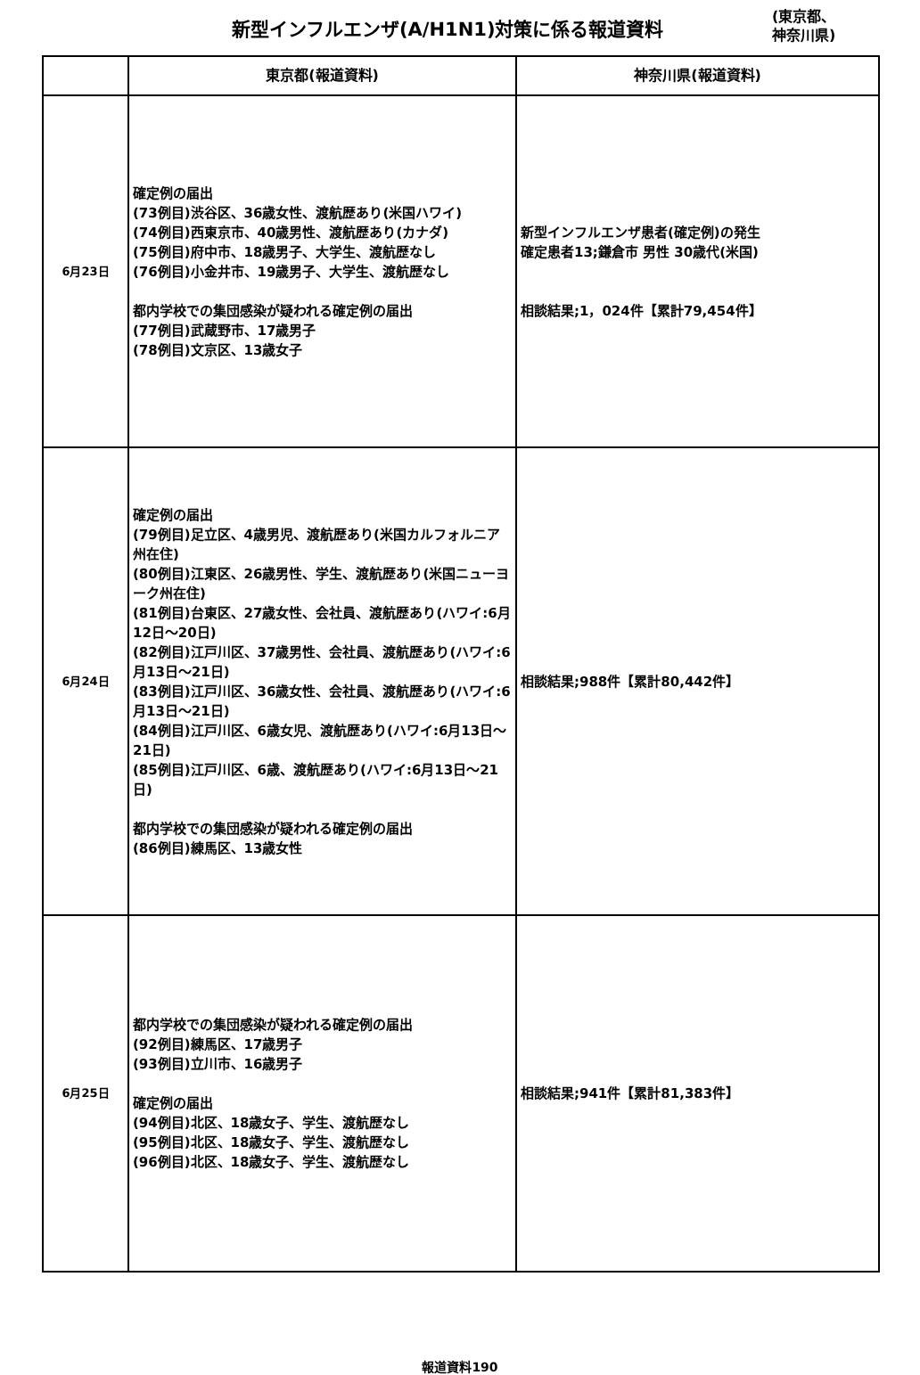新型インフルエンザ(A/H1N1)対策に係る報道資料
(東京都、
神奈川県)
| | 東京都(報道資料) | 神奈川県(報道資料) |
| --- | --- | --- |
| 6月23日 | 確定例の届出 (73例目)渋谷区、36歳女性、渡航歴あり(米国ハワイ) (74例目)西東京市、40歳男性、渡航歴あり(カナダ) (75例目)府中市、18歳男子、大学生、渡航歴なし (76例目)小金井市、19歳男子、大学生、渡航歴なし 都内学校での集団感染が疑われる確定例の届出 (77例目)武蔵野市、17歳男子 (78例目)文京区、13歳女子 | 新型インフルエンザ患者(確定例)の発生 確定患者13;鎌倉市 男性 30歳代(米国) 相談結果;1，024件【累計79,454件】 |
| 6月24日 | 確定例の届出 (79例目)足立区、4歳男児、渡航歴あり(米国カルフォルニア州在住) (80例目)江東区、26歳男性、学生、渡航歴あり(米国ニューヨーク州在住) (81例目)台東区、27歳女性、会社員、渡航歴あり(ハワイ:6月12日～20日) (82例目)江戸川区、37歳男性、会社員、渡航歴あり(ハワイ:6月13日～21日) (83例目)江戸川区、36歳女性、会社員、渡航歴あり(ハワイ:6月13日～21日) (84例目)江戸川区、6歳女児、渡航歴あり(ハワイ:6月13日～21日) (85例目)江戸川区、6歳、渡航歴あり(ハワイ:6月13日～21日) 都内学校での集団感染が疑われる確定例の届出 (86例目)練馬区、13歳女性 | 相談結果;988件【累計80,442件】 |
| 6月25日 | 都内学校での集団感染が疑われる確定例の届出 (92例目)練馬区、17歳男子 (93例目)立川市、16歳男子 確定例の届出 (94例目)北区、18歳女子、学生、渡航歴なし (95例目)北区、18歳女子、学生、渡航歴なし (96例目)北区、18歳女子、学生、渡航歴なし | 相談結果;941件【累計81,383件】 |
報道資料190